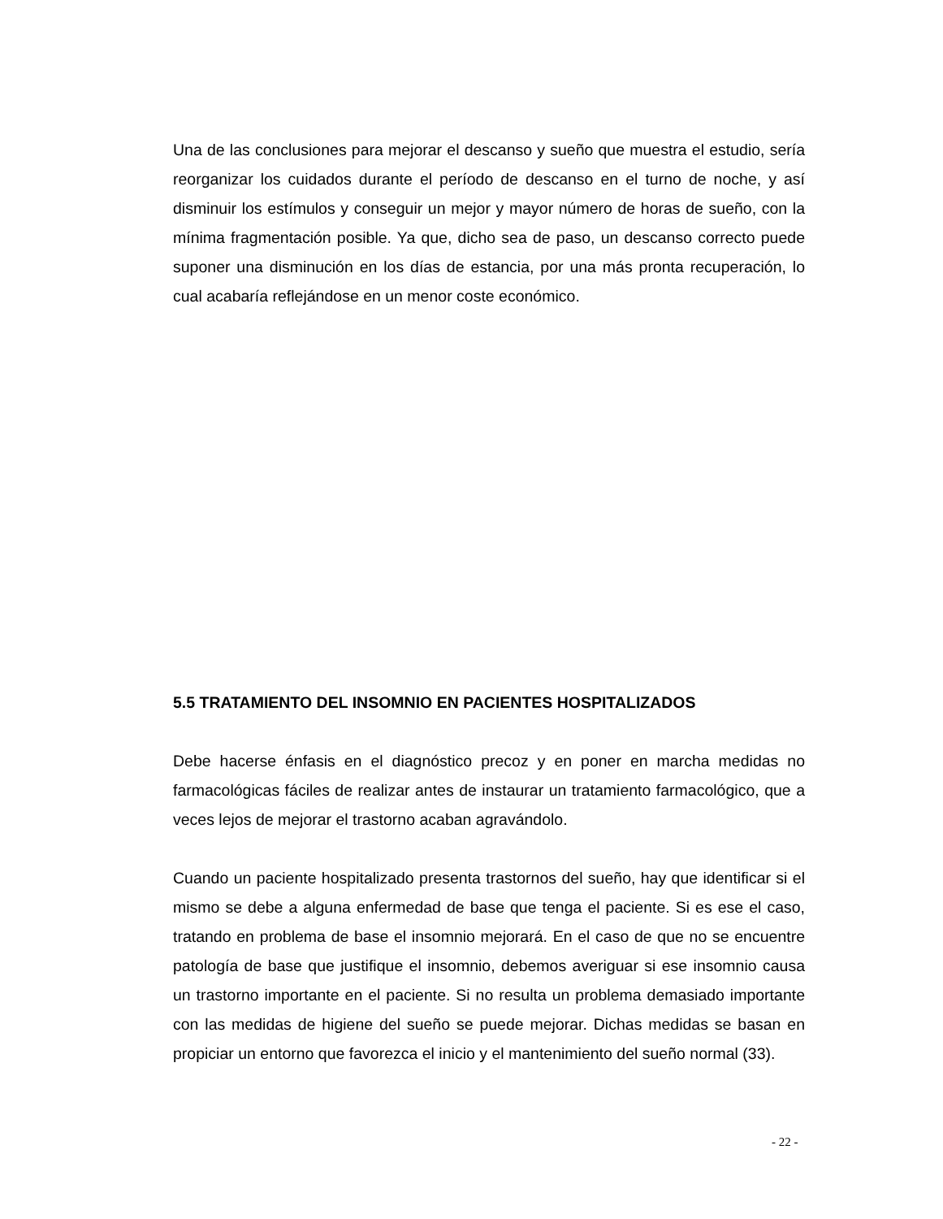Una de las conclusiones para mejorar el descanso y sueño que muestra el estudio, sería reorganizar los cuidados durante el período de descanso en el turno de noche, y así disminuir los estímulos y conseguir un mejor y mayor número de horas de sueño, con la mínima fragmentación posible. Ya que, dicho sea de paso, un descanso correcto puede suponer una disminución en los días de estancia, por una más pronta recuperación, lo cual acabaría reflejándose en un menor coste económico.
5.5 TRATAMIENTO DEL INSOMNIO EN PACIENTES HOSPITALIZADOS
Debe hacerse énfasis en el diagnóstico precoz y en poner en marcha medidas no farmacológicas fáciles de realizar antes de instaurar un tratamiento farmacológico, que a veces lejos de mejorar el trastorno acaban agravándolo.
Cuando un paciente hospitalizado presenta trastornos del sueño, hay que identificar si el mismo se debe a alguna enfermedad de base que tenga el paciente. Si es ese el caso, tratando en problema de base el insomnio mejorará. En el caso de que no se encuentre patología de base que justifique el insomnio, debemos averiguar si ese insomnio causa un trastorno importante en el paciente. Si no resulta un problema demasiado importante con las medidas de higiene del sueño se puede mejorar. Dichas medidas se basan en propiciar un entorno que favorezca el inicio y el mantenimiento del sueño normal (33).
- 22 -